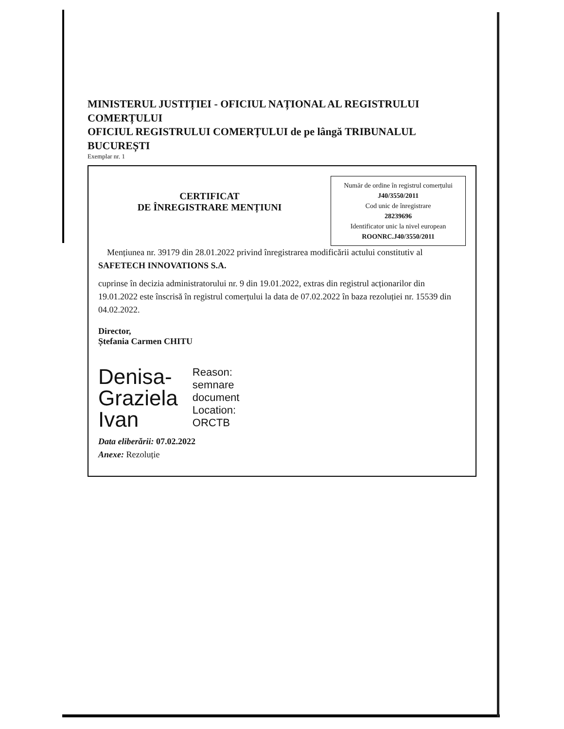MINISTERUL JUSTIȚIEI - OFICIUL NAȚIONAL AL REGISTRULUI COMERȚULUI
OFICIUL REGISTRULUI COMERȚULUI de pe lângă TRIBUNALUL BUCUREȘTI
Exemplar nr. 1
Număr de ordine în registrul comerțului
J40/3550/2011
Cod unic de înregistrare
28239696
Identificator unic la nivel european
ROONRC.J40/3550/2011
CERTIFICAT
DE ÎNREGISTRARE MENȚIUNI
Mențiunea nr. 39179 din 28.01.2022 privind înregistrarea modificării actului constitutiv al SAFETECH INNOVATIONS S.A.
cuprinse în decizia administratorului nr. 9 din 19.01.2022, extras din registrul acționarilor din 19.01.2022 este înscrisă în registrul comerțului la data de 07.02.2022 în baza rezoluției nr. 15539 din 04.02.2022.
Director,
Ștefania Carmen CHITU
Denisa-
Graziela
Ivan
Reason:
semnare
document
Location:
ORCTB
Data eliberării: 07.02.2022
Anexe: Rezoluție